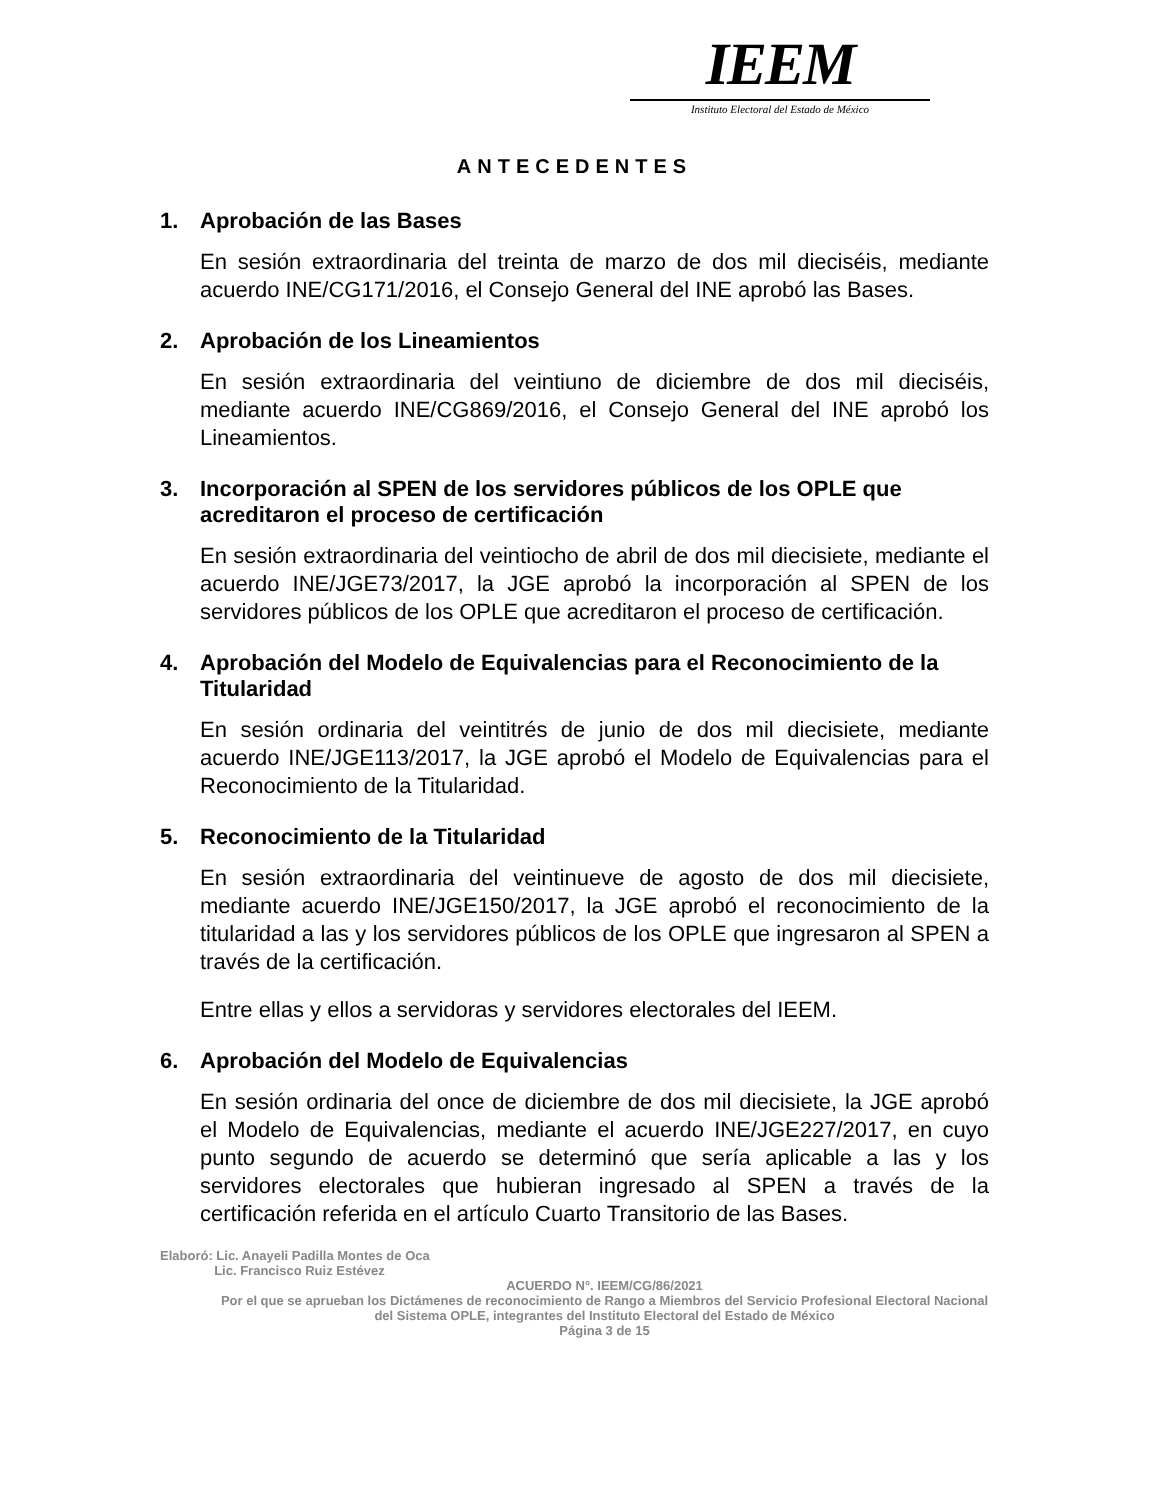IEEM
Instituto Electoral del Estado de México
ANTECEDENTES
1. Aprobación de las Bases
En sesión extraordinaria del treinta de marzo de dos mil dieciséis, mediante acuerdo INE/CG171/2016, el Consejo General del INE aprobó las Bases.
2. Aprobación de los Lineamientos
En sesión extraordinaria del veintiuno de diciembre de dos mil dieciséis, mediante acuerdo INE/CG869/2016, el Consejo General del INE aprobó los Lineamientos.
3. Incorporación al SPEN de los servidores públicos de los OPLE que acreditaron el proceso de certificación
En sesión extraordinaria del veintiocho de abril de dos mil diecisiete, mediante el acuerdo INE/JGE73/2017, la JGE aprobó la incorporación al SPEN de los servidores públicos de los OPLE que acreditaron el proceso de certificación.
4. Aprobación del Modelo de Equivalencias para el Reconocimiento de la Titularidad
En sesión ordinaria del veintitrés de junio de dos mil diecisiete, mediante acuerdo INE/JGE113/2017, la JGE aprobó el Modelo de Equivalencias para el Reconocimiento de la Titularidad.
5. Reconocimiento de la Titularidad
En sesión extraordinaria del veintinueve de agosto de dos mil diecisiete, mediante acuerdo INE/JGE150/2017, la JGE aprobó el reconocimiento de la titularidad a las y los servidores públicos de los OPLE que ingresaron al SPEN a través de la certificación.
Entre ellas y ellos a servidoras y servidores electorales del IEEM.
6. Aprobación del Modelo de Equivalencias
En sesión ordinaria del once de diciembre de dos mil diecisiete, la JGE aprobó el Modelo de Equivalencias, mediante el acuerdo INE/JGE227/2017, en cuyo punto segundo de acuerdo se determinó que sería aplicable a las y los servidores electorales que hubieran ingresado al SPEN a través de la certificación referida en el artículo Cuarto Transitorio de las Bases.
Elaboró: Lic. Anayeli Padilla Montes de Oca
Lic. Francisco Ruiz Estévez
ACUERDO N°. IEEM/CG/86/2021
Por el que se aprueban los Dictámenes de reconocimiento de Rango a Miembros del Servicio Profesional Electoral Nacional del Sistema OPLE, integrantes del Instituto Electoral del Estado de México
Página 3 de 15